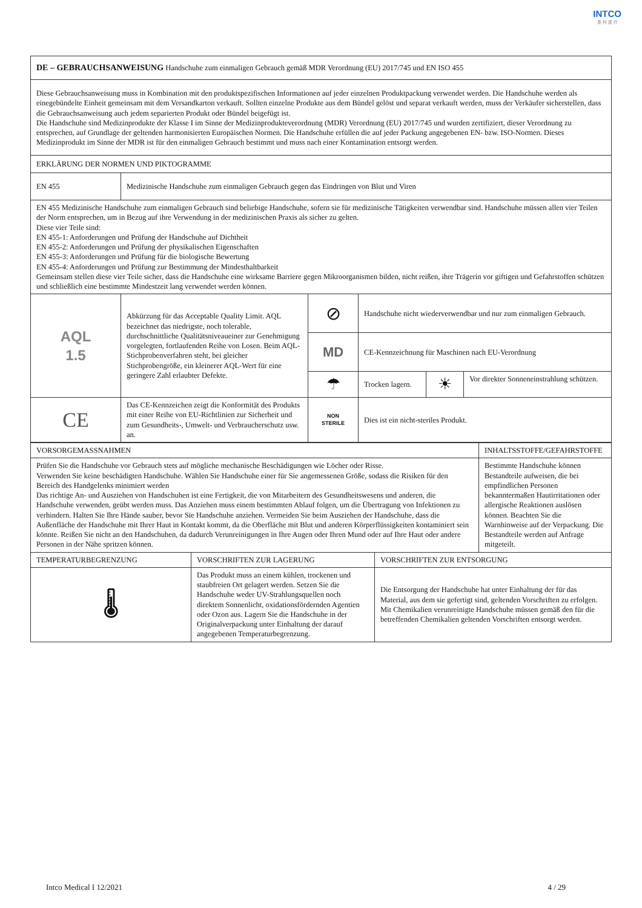INTCO
英 科 医 疗
| DE – GEBRAUCHSANWEISUNG Handschuhe zum einmaligen Gebrauch gemäß MDR Verordnung (EU) 2017/745 und EN ISO 455 | | | | | |
| Diese Gebrauchsanweisung muss in Kombination mit den produktspezifischen Informationen auf jeder einzelnen Produktpackung verwendet werden. Die Handschuhe werden als einegebündelte Einheit gemeinsam mit dem Versandkarton verkauft. Sollten einzelne Produkte aus dem Bündel gelöst und separat verkauft werden, muss der Verkäufer sicherstellen, dass die Gebrauchsanweisung auch jedem separierten Produkt oder Bündel beigefügt ist. Die Handschuhe sind Medizinprodukte der Klasse I im Sinne der Medizinprodukteverordnung (MDR) Verordnung (EU) 2017/745 und wurden zertifiziert, dieser Verordnung zu entsprechen, auf Grundlage der geltenden harmonisierten Europäischen Normen. Die Handschuhe erfüllen die auf jeder Packung angegebenen EN- bzw. ISO-Normen. Dieses Medizinprodukt im Sinne der MDR ist für den einmaligen Gebrauch bestimmt und muss nach einer Kontamination entsorgt werden. | | | | | |
| ERKLÄRUNG DER NORMEN UND PIKTOGRAMME | | | | | |
| EN 455 | Medizinische Handschuhe zum einmaligen Gebrauch gegen das Eindringen von Blut und Viren | | | | |
| EN 455 Medizinische Handschuhe zum einmaligen Gebrauch sind beliebige Handschuhe, sofern sie für medizinische Tätigkeiten verwendbar sind. Handschuhe müssen allen vier Teilen der Norm entsprechen, um in Bezug auf ihre Verwendung in der medizinischen Praxis als sicher zu gelten. Diese vier Teile sind: EN 455-1: Anforderungen und Prüfung der Handschuhe auf Dichtheit EN 455-2: Anforderungen und Prüfung der physikalischen Eigenschaften EN 455-3: Anforderungen und Prüfung für die biologische Bewertung EN 455-4: Anforderungen und Prüfung zur Bestimmung der Mindesthaltbarkeit Gemeinsam stellen diese vier Teile sicher, dass die Handschuhe eine wirksame Barriere gegen Mikroorganismen bilden, nicht reißen, ihre Trägerin vor giftigen und Gefahrstoffen schützen und schließlich eine bestimmte Mindestzeit lang verwendet werden können. | | | | | |
| AQL 1.5 | Abkürzung für das Acceptable Quality Limit. AQL bezeichnet das niedrigste, noch tolerable, durchschnittliche Qualitätsniveaueiner zur Genehmigung vorgelegten, fortlaufenden Reihe von Losen. Beim AQL-Stichprobenverfahren steht, bei gleicher Stichprobengröße, ein kleinerer AQL-Wert für eine geringere Zahl erlaubter Defekte. | ⊘ | Handschuhe nicht wiederverwendbar und nur zum einmaligen Gebrauch. | | |
| | | MD | CE-Kennzeichnung für Maschinen nach EU-Verordnung | | |
| | | ☂ | Trocken lagern. | ☀ | Vor direkter Sonneneinstrahlung schützen. |
| CE | Das CE-Kennzeichen zeigt die Konformität des Produkts mit einer Reihe von EU-Richtlinien zur Sicherheit und zum Gesundheits-, Umwelt- und Verbraucherschutz usw. an. | NON STERILE | Dies ist ein nicht-steriles Produkt. | | |
| VORSORGEMASSNAHMEN | | | INHALTSSTOFFE/GEFAHRSTOFFE |
| Prüfen Sie die Handschuhe vor Gebrauch stets auf mögliche mechanische Beschädigungen wie Löcher oder Risse. Verwenden Sie keine beschädigten Handschuhe. Wählen Sie Handschuhe einer für Sie angemessenen Größe, sodass die Risiken für den Bereich des Handgelenks minimiert werden Das richtige An- und Ausziehen von Handschuhen ist eine Fertigkeit, die von Mitarbeitern des Gesundheitswesens und anderen, die Handschuhe verwenden, geübt werden muss. Das Anziehen muss einem bestimmten Ablauf folgen, um die Übertragung von Infektionen zu verhindern. Halten Sie Ihre Hände sauber, bevor Sie Handschuhe anziehen. Vermeiden Sie beim Ausziehen der Handschuhe, dass die Außenfläche der Handschuhe mit Ihrer Haut in Kontakt kommt, da die Oberfläche mit Blut und anderen Körperflüssigkeiten kontaminiert sein könnte. Reißen Sie nicht an den Handschuhen, da dadurch Verunreinigungen in Ihre Augen oder Ihren Mund oder auf Ihre Haut oder andere Personen in der Nähe spritzen können. | | | Bestimmte Handschuhe können Bestandteile aufweisen, die bei empfindlichen Personen bekanntermaßen Hautirritationen oder allergische Reaktionen auslösen können. Beachten Sie die Warnhinweise auf der Verpackung. Die Bestandteile werden auf Anfrage mitgeteilt. |
| TEMPERATURBEGRENZUNG | VORSCHRIFTEN ZUR LAGERUNG | VORSCHRIFTEN ZUR ENTSORGUNG | |
| 🌡 | Das Produkt muss an einem kühlen, trockenen und staubfreien Ort gelagert werden. Setzen Sie die Handschuhe weder UV-Strahlungsquellen noch direktem Sonnenlicht, oxidationsfördernden Agentien oder Ozon aus. Lagern Sie die Handschuhe in der Originalverpackung unter Einhaltung der darauf angegebenen Temperaturbegrenzung. | Die Entsorgung der Handschuhe hat unter Einhaltung der für das Material, aus dem sie gefertigt sind, geltenden Vorschriften zu erfolgen. Mit Chemikalien verunreinigte Handschuhe müssen gemäß den für die betreffenden Chemikalien geltenden Vorschriften entsorgt werden. | |
Intco Medical I 12/2021 4 / 29